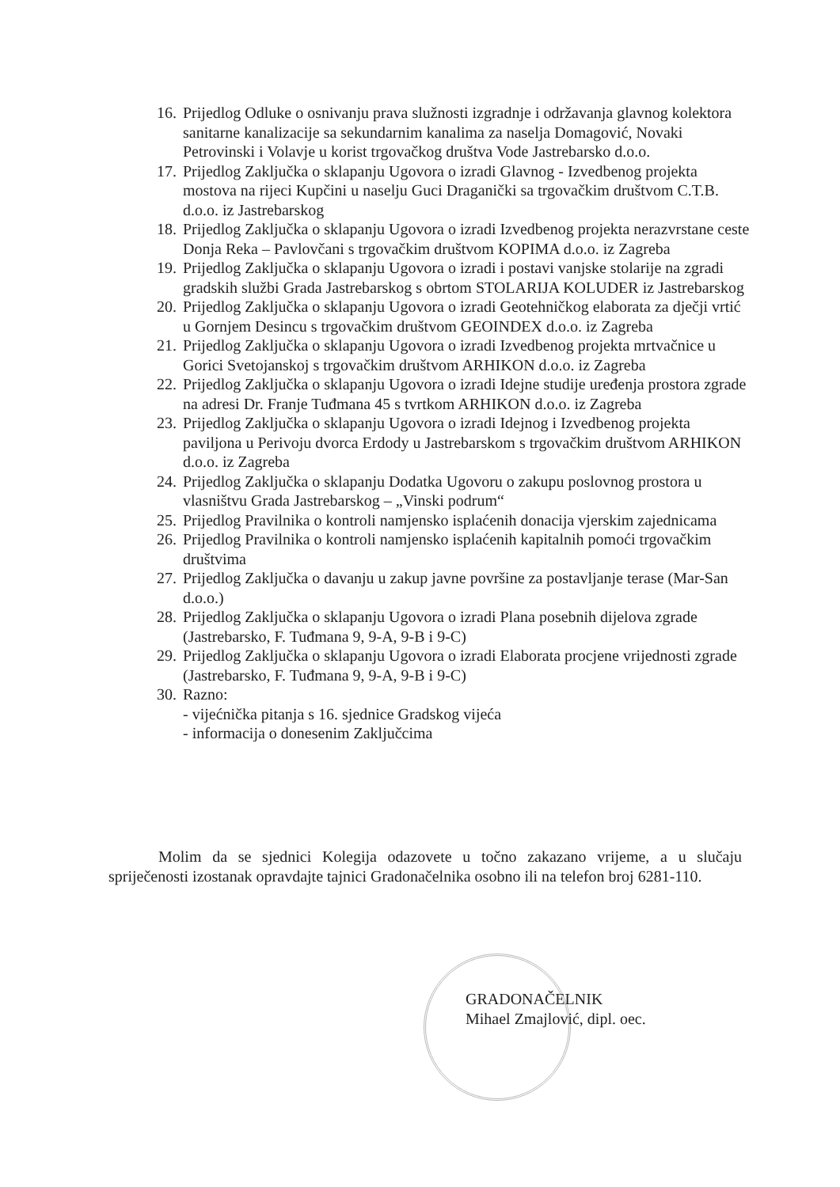16. Prijedlog Odluke o osnivanju prava služnosti izgradnje i održavanja glavnog kolektora sanitarne kanalizacije sa sekundarnim kanalima za naselja Domagović, Novaki Petrovinski i Volavje u korist trgovačkog društva Vode Jastrebarsko d.o.o.
17. Prijedlog Zaključka o sklapanju Ugovora o izradi Glavnog - Izvedbenog projekta mostova na rijeci Kupčini u naselju Guci Draganički sa trgovačkim društvom C.T.B. d.o.o. iz Jastrebarskog
18. Prijedlog Zaključka o sklapanju Ugovora o izradi Izvedbenog projekta nerazvrstane ceste Donja Reka – Pavlovčani s trgovačkim društvom KOPIMA d.o.o. iz Zagreba
19. Prijedlog Zaključka o sklapanju Ugovora o izradi i postavi vanjske stolarije na zgradi gradskih službi Grada Jastrebarskog s obrtom STOLARIJA KOLUDER iz Jastrebarskog
20. Prijedlog Zaključka o sklapanju Ugovora o izradi Geotehničkog elaborata za dječji vrtić u Gornjem Desincu s trgovačkim društvom GEOINDEX d.o.o. iz Zagreba
21. Prijedlog Zaključka o sklapanju Ugovora o izradi Izvedbenog projekta mrtvačnice u Gorici Svetojanskoj s trgovačkim društvom ARHIKON d.o.o. iz Zagreba
22. Prijedlog Zaključka o sklapanju Ugovora o izradi Idejne studije uređenja prostora zgrade na adresi Dr. Franje Tuđmana 45 s tvrtkom ARHIKON d.o.o. iz Zagreba
23. Prijedlog Zaključka o sklapanju Ugovora o izradi Idejnog i Izvedbenog projekta paviljona u Perivoju dvorca Erdody u Jastrebarskom s trgovačkim društvom ARHIKON d.o.o. iz Zagreba
24. Prijedlog Zaključka o sklapanju Dodatka Ugovoru o zakupu poslovnog prostora u vlasništvu Grada Jastrebarskog – „Vinski podrum“
25. Prijedlog Pravilnika o kontroli namjensko isplaćenih donacija vjerskim zajednicama
26. Prijedlog Pravilnika o kontroli namjensko isplaćenih kapitalnih pomoći trgovačkim društvima
27. Prijedlog Zaključka o davanju u zakup javne površine za postavljanje terase (Mar-San d.o.o.)
28. Prijedlog Zaključka o sklapanju Ugovora o izradi Plana posebnih dijelova zgrade (Jastrebarsko, F. Tuđmana 9, 9-A, 9-B i 9-C)
29. Prijedlog Zaključka o sklapanju Ugovora o izradi Elaborata procjene vrijednosti zgrade (Jastrebarsko, F. Tuđmana 9, 9-A, 9-B i 9-C)
30. Razno:
- vijećnička pitanja s 16. sjednice Gradskog vijeća
- informacija o donesenim Zaključcima
Molim da se sjednici Kolegija odazovete u točno zakazano vrijeme, a u slučaju spriječenosti izostanak opravdajte tajnici Gradonačelnika osobno ili na telefon broj 6281-110.
GRADONAČELNIK
Mihael Zmajlović, dipl. oec.